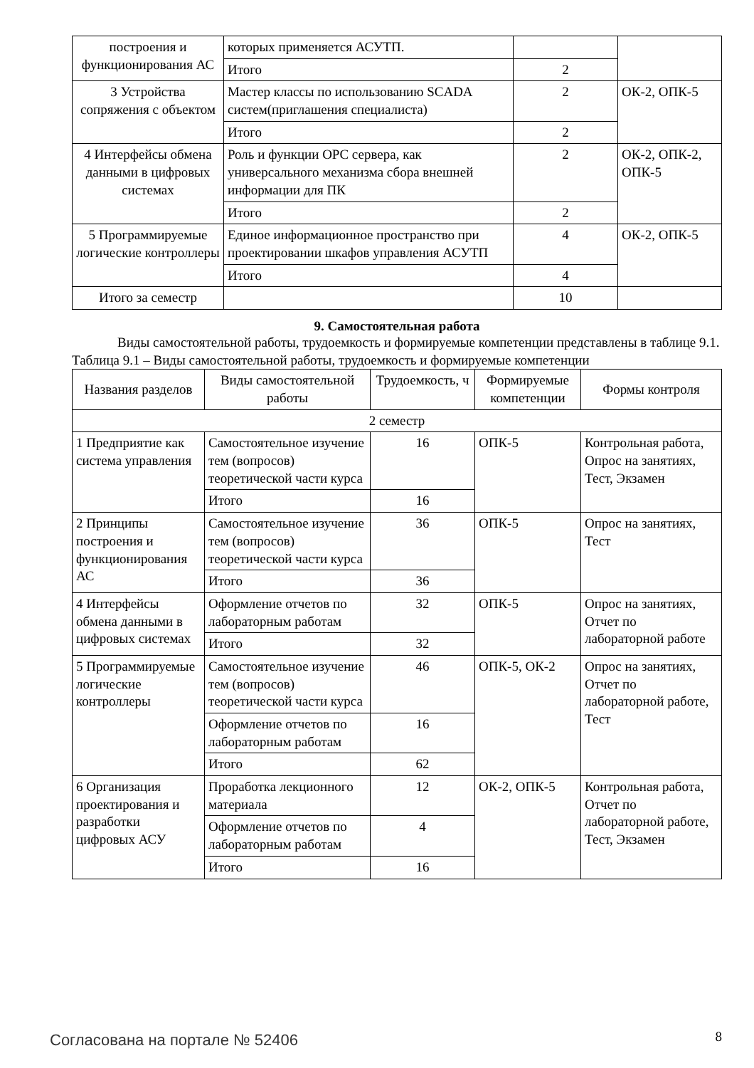| построения и функционирования АС | которых применяется АСУТП. | | |
| | Итого | 2 | |
| 3 Устройства сопряжения с объектом | Мастер классы по использованию SCADA систем(приглашения специалиста) | 2 | ОК-2, ОПК-5 |
| | Итого | 2 | |
| 4 Интерфейсы обмена данными в цифровых системах | Роль и функции OPC сервера, как универсального механизма сбора внешней информации для ПК | 2 | ОК-2, ОПК-2, ОПК-5 |
| | Итого | 2 | |
| 5 Программируемые логические контроллеры | Единое информационное пространство при проектировании шкафов управления АСУТП | 4 | ОК-2, ОПК-5 |
| | Итого | 4 | |
| Итого за семестр | | 10 | |
9. Самостоятельная работа
Виды самостоятельной работы, трудоемкость и формируемые компетенции представлены в таблице 9.1.
Таблица 9.1 – Виды самостоятельной работы, трудоемкость и формируемые компетенции
| Названия разделов | Виды самостоятельной работы | Трудоемкость, ч | Формируемые компетенции | Формы контроля |
| --- | --- | --- | --- | --- |
| 2 семестр | | | | |
| 1 Предприятие как система управления | Самостоятельное изучение тем (вопросов) теоретической части курса | 16 | ОПК-5 | Контрольная работа, Опрос на занятиях, Тест, Экзамен |
| | Итого | 16 | | |
| 2 Принципы построения и функционирования АС | Самостоятельное изучение тем (вопросов) теоретической части курса | 36 | ОПК-5 | Опрос на занятиях, Тест |
| | Итого | 36 | | |
| 4 Интерфейсы обмена данными в цифровых системах | Оформление отчетов по лабораторным работам | 32 | ОПК-5 | Опрос на занятиях, Отчет по лабораторной работе |
| | Итого | 32 | | |
| 5 Программируемые логические контроллеры | Самостоятельное изучение тем (вопросов) теоретической части курса | 46 | ОПК-5, ОК-2 | Опрос на занятиях, Отчет по лабораторной работе, Тест |
| | Оформление отчетов по лабораторным работам | 16 | | |
| | Итого | 62 | | |
| 6 Организация проектирования и разработки цифровых АСУ | Проработка лекционного материала | 12 | ОК-2, ОПК-5 | Контрольная работа, Отчет по лабораторной работе, Тест, Экзамен |
| | Оформление отчетов по лабораторным работам | 4 | | |
| | Итого | 16 | | |
Согласована на портале № 52406 8